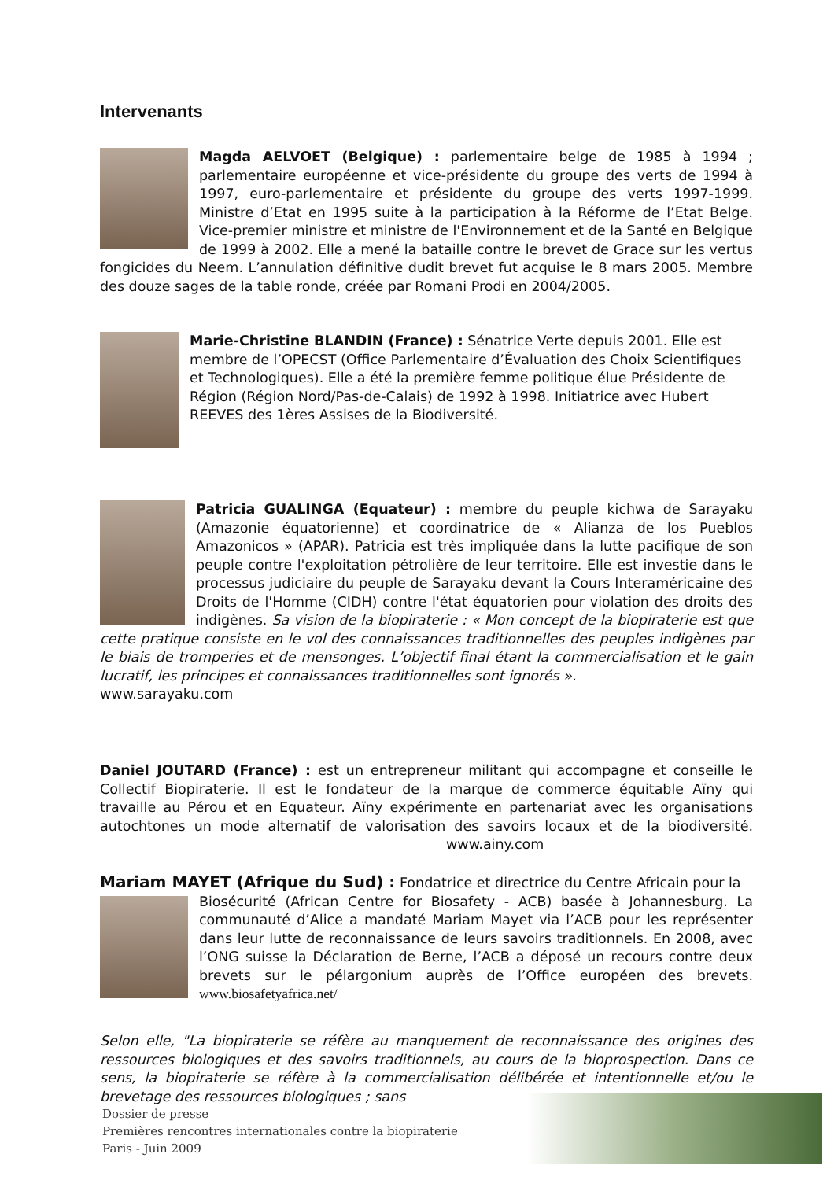Intervenants
Magda AELVOET (Belgique) : parlementaire belge de 1985 à 1994 ; parlementaire européenne et vice-présidente du groupe des verts de 1994 à 1997, euro-parlementaire et présidente du groupe des verts 1997-1999. Ministre d’Etat en 1995 suite à la participation à la Réforme de l’Etat Belge. Vice-premier ministre et ministre de l'Environnement et de la Santé en Belgique de 1999 à 2002. Elle a mené la bataille contre le brevet de Grace sur les vertus fongicides du Neem. L’annulation définitive dudit brevet fut acquise le 8 mars 2005. Membre des douze sages de la table ronde, créée par Romani Prodi en 2004/2005.
Marie-Christine BLANDIN (France) : Sénatrice Verte depuis 2001. Elle est membre de l’OPECST (Office Parlementaire d’Évaluation des Choix Scientifiques et Technologiques). Elle a été la première femme politique élue Présidente de Région (Région Nord/Pas-de-Calais) de 1992 à 1998. Initiatrice avec Hubert REEVES des 1ères Assises de la Biodiversité.
Patricia GUALINGA (Equateur) : membre du peuple kichwa de Sarayaku (Amazonie équatorienne) et coordinatrice de « Alianza de los Pueblos Amazonicos » (APAR). Patricia est très impliquée dans la lutte pacifique de son peuple contre l'exploitation pétrolière de leur territoire. Elle est investie dans le processus judiciaire du peuple de Sarayaku devant la Cours Interaméricaine des Droits de l'Homme (CIDH) contre l'état équatorien pour violation des droits des indigènes. Sa vision de la biopiraterie : « Mon concept de la biopiraterie est que cette pratique consiste en le vol des connaissances traditionnelles des peuples indigènes par le biais de tromperies et de mensonges. L’objectif final étant la commercialisation et le gain lucratif, les principes et connaissances traditionnelles sont ignorés ».
www.sarayaku.com
Daniel JOUTARD (France) : est un entrepreneur militant qui accompagne et conseille le Collectif Biopiraterie. Il est le fondateur de la marque de commerce équitable Aïny qui travaille au Pérou et en Equateur. Aïny expérimente en partenariat avec les organisations autochtones un mode alternatif de valorisation des savoirs locaux et de la biodiversité. www.ainy.com
Mariam MAYET (Afrique du Sud) : Fondatrice et directrice du Centre Africain pour la
Biosécurité (African Centre for Biosafety - ACB) basée à Johannesburg. La communauté d’Alice a mandaté Mariam Mayet via l’ACB pour les représenter dans leur lutte de reconnaissance de leurs savoirs traditionnels. En 2008, avec l’ONG suisse la Déclaration de Berne, l’ACB a déposé un recours contre deux brevets sur le pélargonium auprès de l’Office européen des brevets. www.biosafetyafrica.net/
Selon elle, "La biopiraterie se réfère au manquement de reconnaissance des origines des ressources biologiques et des savoirs traditionnels, au cours de la bioprospection. Dans ce sens, la biopiraterie se réfère à la commercialisation délibérée et intentionnelle et/ou le brevetage des ressources biologiques ; sans
Dossier de presse
Premières rencontres internationales contre la biopiraterie
Paris - Juin 2009